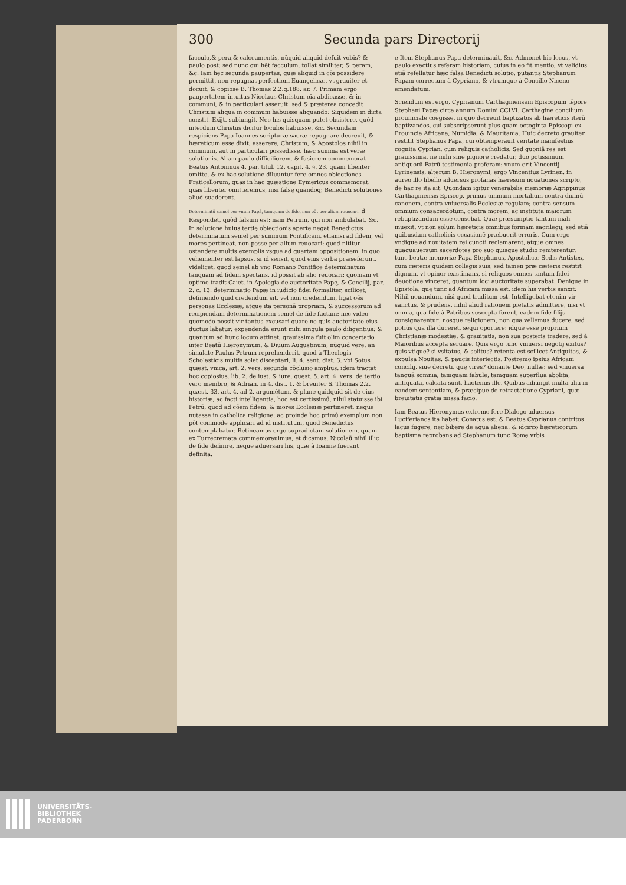300 Secunda pars Directorij
facculo,& pera,& calceamentis, nũquid aliquid defuit vobis? & paulo post: sed nunc qui hēt facculum, tollat similiter, & peram, &c. Iam hęc secunda paupertas, quæ aliquid in cōi possidere permittit, non repugnat perfectioni Euangelicæ, vt grauiter et docuit, & copiose B. Thomas 2.2.q.188. ar. 7. Primam ergo paupertatem intuitus Nicolaus Christum oīa abdicasse, & in communi, & in particulari asseruit: sed & præterea concedit Christum aliqua in communi habuisse aliquando: Siquidem in dicta constit. Exijt. subiungit. Nec his quisquam putet obsistere, quòd interdum Christus dicitur loculos habuisse, &c. Secundam respiciens Papa Ioannes scripturæ sacræ repugnare decreuit, & hæreticum esse dixit, asserere, Christum, & Apostolos nihil in communi, aut in particulari possedisse. hæc summa est veræ solutionis. Aliam paulo difficiliorem, & fusiorem commemorat Beatus Antoninus 4. par. titul. 12. capit. 4. §. 23. quam libenter omitto, & ex hac solutione diluuntur fere omnes obiectiones Fraticellorum, quas in hac quæstione Eymericus commemorat. quas libenter omitteremus, nisi falsę quandoq; Benedicti solutiones aliud suaderent.
Determinatū semel per vnum Papā, tamquam de fide, non pōt per alium reuocari. d Respondet, quòd falsum est: nam Petrum, qui non ambulabat, &c. In solutione huius tertię obiectionis aperte negat Benedictus determinatum semel per summum Pontificem, etiamsi ad fidem, vel mores pertineat, non posse per alium reuocari: quod nititur ostendere multis exemplis vsque ad quartam oppositionem: in quo vehementer est lapsus, si id sensit, quod eius verba præseferunt, videlicet, quod semel ab vno Romano Pontifice determinatum tanquam ad fidem spectans, id possit ab alio reuocari: quoniam vt optime tradit Caiet. in Apologia de auctoritate Papę, & Concilij, par. 2. c. 13. determinatio Papæ in iudicio fidei formaliter, scilicet, definiendo quid credendum sit, vel non credendum, ligat oēs personas Ecclesiæ, atque ita personā propriam, & successorum ad recipiendam determinationem semel de fide factam: nec video quomodo possit vir tantus excusari quare ne quis auctoritate eius ductus labatur: expendenda erunt mihi singula paulo diligentius: & quantum ad hunc locum attinet, grauissima fuit olim concertatio inter Beatū Hieronymum, & Diuum Augustinum, nũquid vere, an simulate Paulus Petrum reprehenderit, quod à Theologis Scholasticis multis solet disceptari, li. 4. sent. dist. 3. vbi Sotus quæst. vnica, art. 2. vers. secunda cōclusio amplius. idem tractat hoc copiosius, lib. 2. de iust. & iure, quęst. 5. art. 4. vers. de tertio vero membro, & Adrian. in 4. dist. 1. & breuiter S. Thomas 2.2. quæst. 33. art. 4. ad 2. argumētum. & plane quidquid sit de eius historiæ, ac facti intelligentia, hoc est certissimū, nihil statuisse ibi Petrū, quod ad cōem fidem, & mores Ecclesiæ pertineret, neque nutasse in catholica religione: ac proinde hoc primū exemplum non pōt commode applicari ad id institutum, quod Benedictus contemplabatur. Retineamus ergo supradictam solutionem, quam ex Turrecremata commemorauimus, et dicamus, Nicolaū nihil illic de fide definire, neque aduersari his, quæ à Ioanne fuerant definita.
e Item Stephanus Papa determinauit, &c. Admonet hic locus, vt paulo exactius referam historiam, cuius in eo fit mentio, vt validius etiā refellatur hæc falsa Benedicti solutio, putantis Stephanum Papam correctum à Cypriano, & vtrumque à Concilio Niceno emendatum.
Sciendum est ergo, Cyprianum Carthaginensem Episcopum tēpore Stephani Papæ circa annum Domini CCLVI. Carthagine concilium prouinciale coegisse, in quo decreuit baptizatos ab hæreticis iterū baptizandos, cui subscripserunt plus quam octoginta Episcopi ex Prouincia Africana, Numidia, & Mauritania. Huic decreto grauiter restitit Stephanus Papa, cui obtemperauit veritate manifestius cognita Cyprian. cum reliquis catholicis. Sed quoniā res est grauissima, ne mihi sine pignore credatur, duo potissimum antiquorū Patrū testimonia proferam: vnum erit Vincentij Lyrinensis, alterum B. Hieronymi, ergo Vincentius Lyrinen. in aureo illo libello aduersus profanas hæresum nouationes scripto, de hac re ita ait: Quondam igitur venerabilis memoriæ Agrippinus Carthaginensis Episcop. primus omnium mortalium contra diuinū canonem, contra vniuersalis Ecclesiæ regulam; contra sensum omnium consacerdotum, contra morem, ac instituta maiorum rebaptizandum esse censebat. Quæ præsumptio tantum mali inuexit, vt non solum hæreticis omnibus formam sacrilegij, sed etiā quibusdam catholicis occasionē præbuerit erroris. Cum ergo vndique ad nouitatem rei cuncti reclamarent, atque omnes quaquauersum sacerdotes pro suo quisque studio reniterentur: tunc beatæ memoriæ Papa Stephanus, Apostolicæ Sedis Antistes, cum cæteris quidem collegis suis, sed tamen præ cæteris restitit dignum, vt opinor existimans, si reliquos omnes tantum fidei deuotione vinceret, quantum loci auctoritate superabat. Denique in Epistola, quę tunc ad Africam missa est, idem his verbis sanxit: Nihil nouandum, nisi quod traditum est. Intelligebat etenim vir sanctus, & prudens, nihil aliud rationem pietatis admittere, nisi vt omnia, qua fide à Patribus suscepta forent, eadem fide filijs consignarentur: nosque religionem, non qua vellemus ducere, sed potiùs qua illa duceret, sequi oportere: idque esse proprium Christianæ modestiæ, & grauitatis, non sua posteris tradere, sed à Maioribus accepta seruare. Quis ergo tunc vniuersi negotij exitus? quis vtique? si vsitatus, & solitus? retenta est scilicet Antiquitas, & expulsa Nouitas. & paucis interiectis. Postremo ipsius Africani concilij, siue decreti, quę vires? donante Deo, nullæ: sed vniuersa tanquā somnia, tamquam fabulę, tamquam superflua abolita, antiquata, calcata sunt. hactenus ille. Quibus adiungit multa alia in eandem sententiam, & præcipue de retractatione Cypriani, quæ breuitatis gratia missa facio.
Iam Beatus Hieronymus extremo fere Dialogo aduersus Luciferianos ita habet: Conatus est, & Beatus Cyprianus contritos lacus fugere, nec bibere de aqua aliena: & idcirco hæreticorum baptisma reprobans ad Stephanum tunc Romę vrbis
UNIVERSITÄTS-
BIBLIOTHEK
PADERBORN